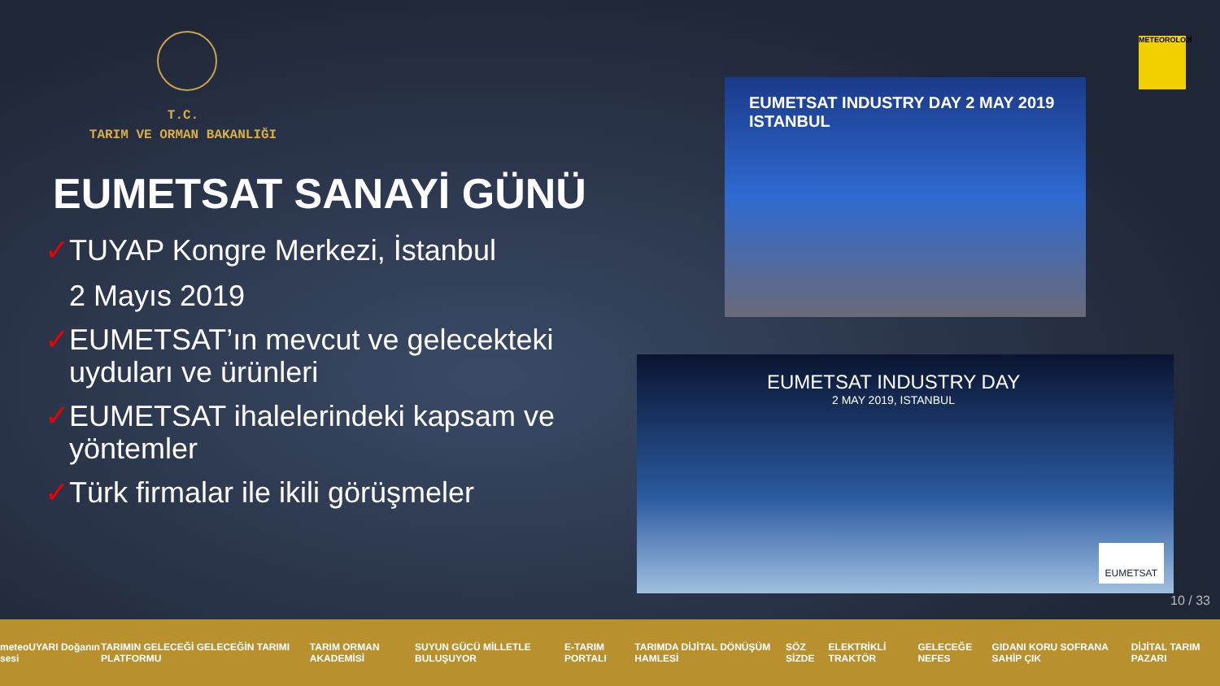T.C.
TARIM VE ORMAN BAKANLIĞI
EUMETSAT SANAYİ GÜNÜ
✓TUYAP Kongre Merkezi, İstanbul
2 Mayıs 2019
✓EUMETSAT’ın mevcut ve gelecekteki uyduları ve ürünleri
✓EUMETSAT ihalelerindeki kapsam ve yöntemler
✓Türk firmalar ile ikili görüşmeler
EUMETSAT INDUSTRY DAY 2 MAY 2019 ISTANBUL
EUMETSAT INDUSTRY DAY
2 MAY 2019, ISTANBUL
EUMETSAT
METEOROLOJİ
10 / 33
meteoUYARI Doğanın sesi TARIMIN GELECEĞİ GELECEĞİN TARIMI PLATFORMU TARIM ORMAN AKADEMİSİ SUYUN GÜCÜ MİLLETLE BULUŞUYOR E-TARIM PORTALI TARIMDA DİJİTAL DÖNÜŞÜM HAMLESİ SÖZ SİZDE ELEKTRİKLİ TRAKTÖR GELECEĞE NEFES GIDANI KORU SOFRANA SAHİP ÇIK DİJİTAL TARIM PAZARI